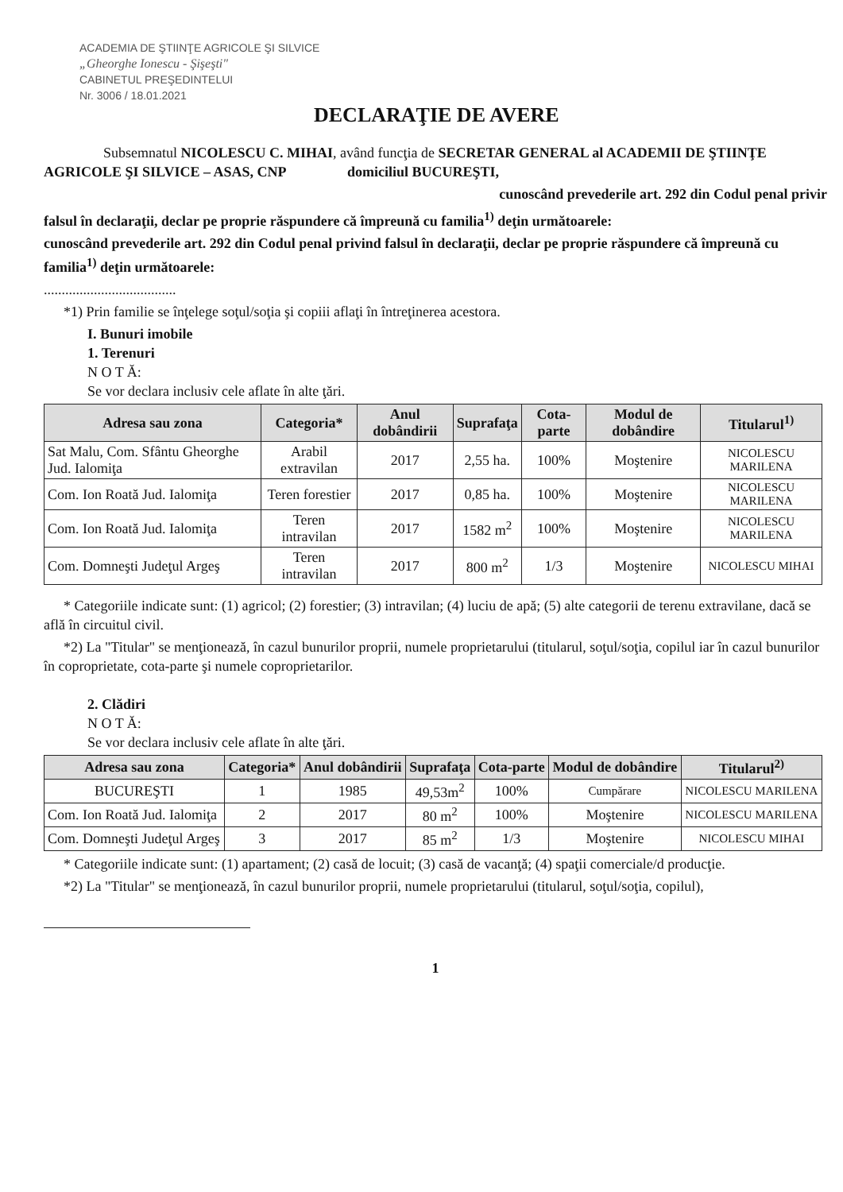ACADEMIA DE ŞTIINŢE AGRICOLE ŞI SILVICE
„Gheorghe Ionescu - Şişeşti"
CABINETUL PREŞEDINTELUI
Nr. 3006 / 18.01.2021
DECLARAŢIE DE AVERE
Subsemnatul NICOLESCU C. MIHAI, având funcţia de SECRETAR GENERAL al ACADEMII DE ŞTIINŢE AGRICOLE ŞI SILVICE – ASAS, CNP domiciliul BUCUREŞTI,
cunoscând prevederile art. 292 din Codul penal privir
falsul în declaraţii, declar pe proprie răspundere că împreună cu familia<sup>1)</sup> deţin următoarele:
cunoscând prevederile art. 292 din Codul penal privind falsul în declaraţii, declar pe proprie răspundere că împreună cu familia<sup>1)</sup> deţin următoarele:
.....................................
*1) Prin familie se înţelege soţul/soţia şi copiii aflaţi în întreţinerea acestora.
I. Bunuri imobile
1. Terenuri
N O T Ă:
Se vor declara inclusiv cele aflate în alte ţări.
| Adresa sau zona | Categoria* | Anul dobândirii | Suprafaţa | Cota-parte | Modul de dobândire | Titularul<sup>1)</sup> |
| --- | --- | --- | --- | --- | --- | --- |
| Sat Malu, Com. Sfântu Gheorghe Jud. Ialomiţa | Arabil extravilan | 2017 | 2,55 ha. | 100% | Moştenire | NICOLESCU MARILENA |
| Com. Ion Roată Jud. Ialomiţa | Teren forestier | 2017 | 0,85 ha. | 100% | Moştenire | NICOLESCU MARILENA |
| Com. Ion Roată Jud. Ialomiţa | Teren intravilan | 2017 | 1582 m<sup>2</sup> | 100% | Moştenire | NICOLESCU MARILENA |
| Com. Domneşti Judeţul Argeş | Teren intravilan | 2017 | 800 m<sup>2</sup> | 1/3 | Moştenire | NICOLESCU MIHAI |
* Categoriile indicate sunt: (1) agricol; (2) forestier; (3) intravilan; (4) luciu de apă; (5) alte categorii de terenu extravilane, dacă se află în circuitul civil.
*2) La "Titular" se menţionează, în cazul bunurilor proprii, numele proprietarului (titularul, soţul/soţia, copilul iar în cazul bunurilor în coproprietate, cota-parte şi numele coproprietarilor.
2. Clădiri
N O T Ă:
Se vor declara inclusiv cele aflate în alte ţări.
| Adresa sau zona | Categoria* | Anul dobândirii | Suprafaţa | Cota-parte | Modul de dobândire | Titularul<sup>2)</sup> |
| --- | --- | --- | --- | --- | --- | --- |
| BUCUREŞTI | 1 | 1985 | 49,53m<sup>2</sup> | 100% | Cumpărare | NICOLESCU MARILENA |
| Com. Ion Roată Jud. Ialomiţa | 2 | 2017 | 80 m<sup>2</sup> | 100% | Moştenire | NICOLESCU MARILENA |
| Com. Domneşti Judeţul Argeş | 3 | 2017 | 85 m<sup>2</sup> | 1/3 | Moştenire | NICOLESCU MIHAI |
* Categoriile indicate sunt: (1) apartament; (2) casă de locuit; (3) casă de vacanţă; (4) spaţii comerciale/d producţie.
*2) La "Titular" se menţionează, în cazul bunurilor proprii, numele proprietarului (titularul, soţul/soţia, copilul),
1